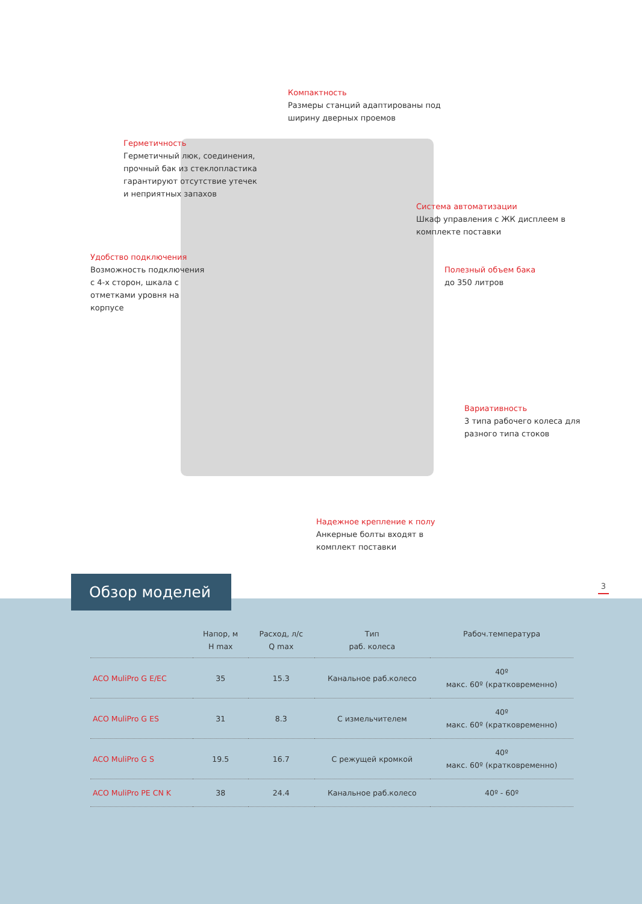Компактность
Размеры станций адаптированы под ширину дверных проемов
Герметичность
Герметичный люк, соединения, прочный бак из стекло­пластика гарантируют отсутствие утечек и неприятных запахов
Система автоматизации
Шкаф управления с ЖК дисплеем в комплекте поставки
Удобство подключения
Возможность подключения с 4-х сторон, шкала с отметками уровня на корпусе
Полезный объем бака
до 350 литров
Вариативность
3 типа рабочего колеса для разного типа стоков
Надежное крепление к полу
Анкерные болты входят в комплект поставки
Обзор моделей 3
| | Напор, м H max | Расход, л/с Q max | Тип раб. колеса | Рабоч.температура |
| --- | --- | --- | --- | --- |
| ACO MuliPro G E/EC | 35 | 15.3 | Канальное раб.колесо | 40º макс. 60º (кратковременно) |
| ACO MuliPro G ES | 31 | 8.3 | С измельчителем | 40º макс. 60º (кратковременно) |
| ACO MuliPro G S | 19.5 | 16.7 | С режущей кромкой | 40º макс. 60º (кратковременно) |
| ACO MuliPro PE CN K | 38 | 24.4 | Канальное раб.колесо | 40º - 60º |